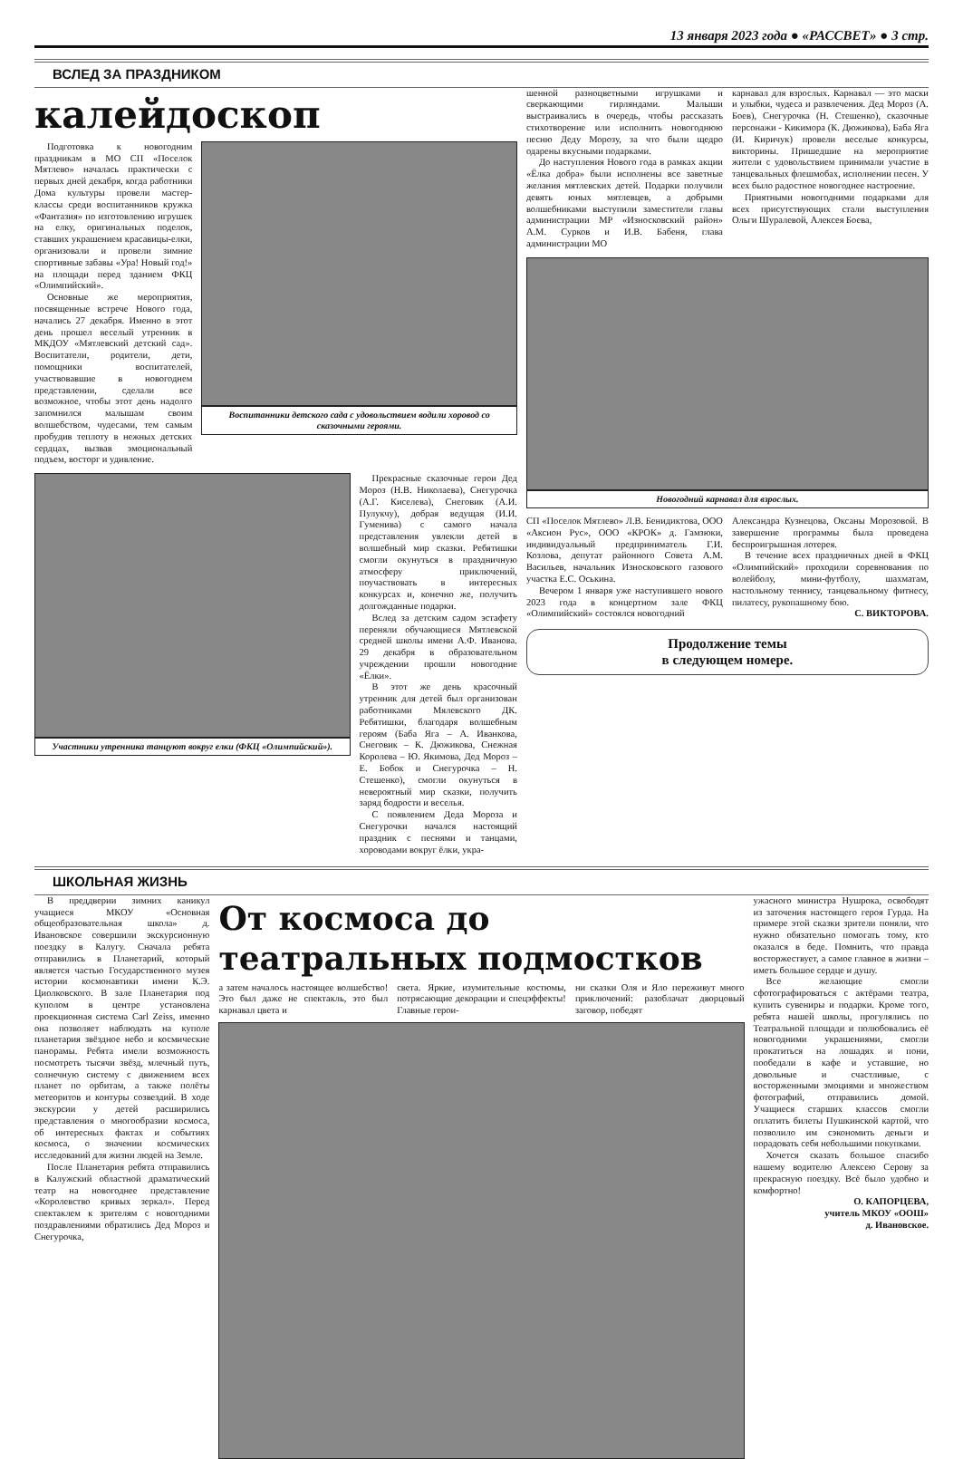13 января 2023 года ● «РАССВЕТ» ● 3 стр.
ВСЛЕД ЗА ПРАЗДНИКОМ
калейдоскоп
Подготовка к новогодним праздникам в МО СП «Поселок Мятлево» началась практически с первых дней декабря, когда работники Дома культуры провели мастер-классы среди воспитанников кружка «Фантазия» по изготовлению игрушек на елку, оригинальных поделок, ставших украшением красавицы-елки, организовали и провели зимние спортивные забавы «Ура! Новый год!» на площади перед зданием ФКЦ «Олимпийский».
Основные же мероприятия, посвященные встрече Нового года, начались 27 декабря. Именно в этот день прошел веселый утренник в МКДОУ «Мятлевский детский сад». Воспитатели, родители, дети, помощники воспитателей, участвовавшие в новогоднем представлении, сделали все возможное, чтобы этот день надолго запомнился малышам своим волшебством, чудесами, тем самым пробудив теплоту в нежных детских сердцах, вызвав эмоциональный подъем, восторг и удивление.
Воспитанники детского сада с удовольствием водили хоровод со сказочными героями.
Участники утренника танцуют вокруг елки (ФКЦ «Олимпийский»).
Прекрасные сказочные герои Дед Мороз (Н.В. Николаева), Снегурочка (А.Г. Киселева), Снеговик (А.И. Пулукчу), добрая ведущая (И.И. Гуменива) с самого начала представления увлекли детей в волшебный мир сказки. Ребятишки смогли окунуться в праздничную атмосферу приключений, поучаствовать в интересных конкурсах и, конечно же, получить долгожданные подарки.
Вслед за детским садом эстафету переняли обучающиеся Мятлевской средней школы имени А.Ф. Иванова. 29 декабря в образовательном учреждении прошли новогодние «Ёлки».
В этот же день красочный утренник для детей был организован работниками Мялевского ДК. Ребятишки, благодаря волшебным героям (Баба Яга – А. Иванкова, Снеговик – К. Дюжикова, Снежная Королева – Ю. Якимова, Дед Мороз – Е. Бобок и Снегурочка – Н. Стешенко), смогли окунуться в невероятный мир сказки, получить заряд бодрости и веселья.
С появлением Деда Мороза и Снегурочки начался настоящий праздник с песнями и танцами, хороводами вокруг ёлки, укра-
шенной разноцветными игрушками и сверкающими гирляндами. Малыши выстраивались в очередь, чтобы рассказать стихотворение или исполнить новогоднюю песню Деду Морозу, за что были щедро одарены вкусными подарками.
До наступления Нового года в рамках акции «Ёлка добра» были исполнены все заветные желания мятлевских детей. Подарки получили девять юных мятлевцев, а добрыми волшебниками выступили заместители главы администрации МР «Износковский район» А.М. Сурков и И.В. Бабеня, глава администрации МО
карнавал для взрослых. Карнавал — это маски и улыбки, чудеса и развлечения. Дед Мороз (А. Боев), Снегурочка (Н. Стешенко), сказочные персонажи - Кикимора (К. Дюжикова), Баба Яга (И. Киричук) провели веселые конкурсы, викторины. Пришедшие на мероприятие жители с удовольствием принимали участие в танцевальных флешмобах, исполнении песен. У всех было радостное новогоднее настроение.
Приятными новогодними подарками для всех присутствующих стали выступления Ольги Шуралевой, Алексея Боева,
Новогодний карнавал для взрослых.
СП «Поселок Мятлево» Л.В. Бенидиктова, ООО «Аксион Рус», ООО «КРОК» д. Гамзюки, индивидуальный предприниматель Г.И. Козлова, депутат районного Совета А.М. Васильев, начальник Износковского газового участка Е.С. Оськина.
Вечером 1 января уже наступившего нового 2023 года в концертном зале ФКЦ «Олимпийский» состоялся новогодний
Александра Кузнецова, Оксаны Морозовой. В завершение программы была проведена беспроигрышная лотерея.
В течение всех праздничных дней в ФКЦ «Олимпийский» проходили соревнования по волейболу, мини-футболу, шахматам, настольному теннису, танцевальному фитнесу, пилатесу, рукопашному бою.
С. ВИКТОРОВА.
Продолжение темы
в следующем номере.
ШКОЛЬНАЯ ЖИЗНЬ
В преддверии зимних каникул учащиеся МКОУ «Основная общеобразовательная школа» д. Ивановское совершили экскурсионную поездку в Калугу. Сначала ребята отправились в Планетарий, который является частью Государственного музея истории космонавтики имени К.Э. Циолковского. В зале Планетария под куполом в центре установлена проекционная система Carl Zeiss, именно она позволяет наблюдать на куполе планетария звёздное небо и космические панорамы. Ребята имели возможность посмотреть тысячи звёзд, млечный путь, солнечную систему с движением всех планет по орбитам, а также полёты метеоритов и контуры созвездий. В ходе экскурсии у детей расширились представления о многообразии космоса, об интересных фактах и событиях космоса, о значении космических исследований для жизни людей на Земле.
После Планетария ребята отправились в Калужский областной драматический театр на новогоднее представление «Королевство кривых зеркал». Перед спектаклем к зрителям с новогодними поздравлениями обратились Дед Мороз и Снегурочка,
От космоса до театральных подмостков
а затем началось настоящее волшебство! Это был даже не спектакль, это был карнавал цвета и
света. Яркие, изумительные костюмы, потрясающие декорации и спецэффекты! Главные герои-
ни сказки Оля и Яло переживут много приключений: разоблачат дворцовый заговор, победят
ужасного министра Нушрока, освободят из заточения настоящего героя Гурда. На примере этой сказки зрители поняли, что нужно обязательно помогать тому, кто оказался в беде. Помнить, что правда восторжествует, а самое главное в жизни – иметь большое сердце и душу.
Все желающие смогли сфотографироваться с актёрами театра, купить сувениры и подарки. Кроме того, ребята нашей школы, прогулялись по Театральной площади и полюбовались её новогодними украшениями, смогли прокатиться на лошадях и пони, пообедали в кафе и уставшие, но довольные и счастливые, с восторженными эмоциями и множеством фотографий, отправились домой. Учащиеся старших классов смогли оплатить билеты Пушкинской картой, что позволило им сэкономить деньги и порадовать себя небольшими покупками.
Хочется сказать большое спасибо нашему водителю Алексею Серову за прекрасную поездку. Всё было удобно и комфортно!
О. КАПОРЦЕВА,
учитель МКОУ «ООШ»
д. Ивановское.